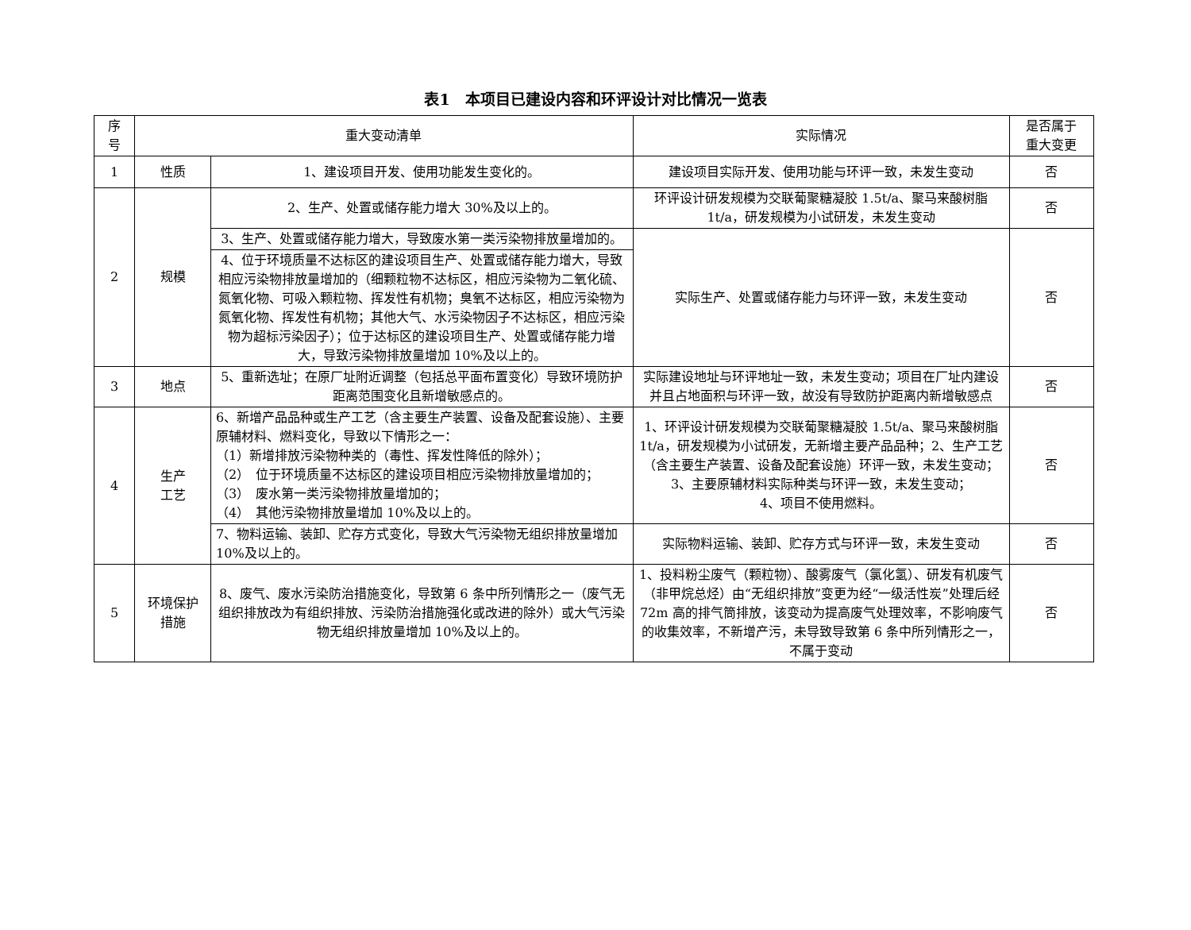表1　本项目已建设内容和环评设计对比情况一览表
| 序 号 | 重大变动清单 | | 实际情况 | 是否属于 重大变更 |
| --- | --- | --- | --- | --- |
| 1 | 性质 | 1、建设项目开发、使用功能发生变化的。 | 建设项目实际开发、使用功能与环评一致，未发生变动 | 否 |
| 2 | 规模 | 2、生产、处置或储存能力增大 30%及以上的。 | 环评设计研发规模为交联葡聚糖凝胶 1.5t/a、聚马来酸树脂 1t/a，研发规模为小试研发，未发生变动 | 否 |
| | | 3、生产、处置或储存能力增大，导致废水第一类污染物排放量增加的。 | 实际生产、处置或储存能力与环评一致，未发生变动 | 否 |
| | | 4、位于环境质量不达标区的建设项目生产、处置或储存能力增大，导致相应污染物排放量增加的（细颗粒物不达标区，相应污染物为二氧化硫、氮氧化物、可吸入颗粒物、挥发性有机物；臭氧不达标区，相应污染物为氮氧化物、挥发性有机物；其他大气、水污染物因子不达标区，相应污染物为超标污染因子）；位于达标区的建设项目生产、处置或储存能力增大，导致污染物排放量增加 10%及以上的。 | | |
| 3 | 地点 | 5、重新选址；在原厂址附近调整（包括总平面布置变化）导致环境防护距离范围变化且新增敏感点的。 | 实际建设地址与环评地址一致，未发生变动；项目在厂址内建设并且占地面积与环评一致，故没有导致防护距离内新增敏感点 | 否 |
| 4 | 生产 工艺 | 6、新增产品品种或生产工艺（含主要生产装置、设备及配套设施）、主要原辅材料、燃料变化，导致以下情形之一： （1）新增排放污染物种类的（毒性、挥发性降低的除外）； （2） 位于环境质量不达标区的建设项目相应污染物排放量增加的； （3） 废水第一类污染物排放量增加的； （4） 其他污染物排放量增加 10%及以上的。 | 1、环评设计研发规模为交联葡聚糖凝胶 1.5t/a、聚马来酸树脂 1t/a，研发规模为小试研发，无新增主要产品品种；2、生产工艺（含主要生产装置、设备及配套设施）环评一致，未发生变动； 3、主要原辅材料实际种类与环评一致，未发生变动； 4、项目不使用燃料。 | 否 |
| | | 7、物料运输、装卸、贮存方式变化，导致大气污染物无组织排放量增加 10%及以上的。 | 实际物料运输、装卸、贮存方式与环评一致，未发生变动 | 否 |
| 5 | 环境保护 措施 | 8、废气、废水污染防治措施变化，导致第 6 条中所列情形之一（废气无组织排放改为有组织排放、污染防治措施强化或改进的除外）或大气污染物无组织排放量增加 10%及以上的。 | 1、投料粉尘废气（颗粒物）、酸雾废气（氯化氢）、研发有机废气（非甲烷总烃）由“无组织排放”变更为经“一级活性炭”处理后经 72m 高的排气筒排放，该变动为提高废气处理效率，不影响废气的收集效率，不新增产污，未导致导致第 6 条中所列情形之一，不属于变动 | 否 |